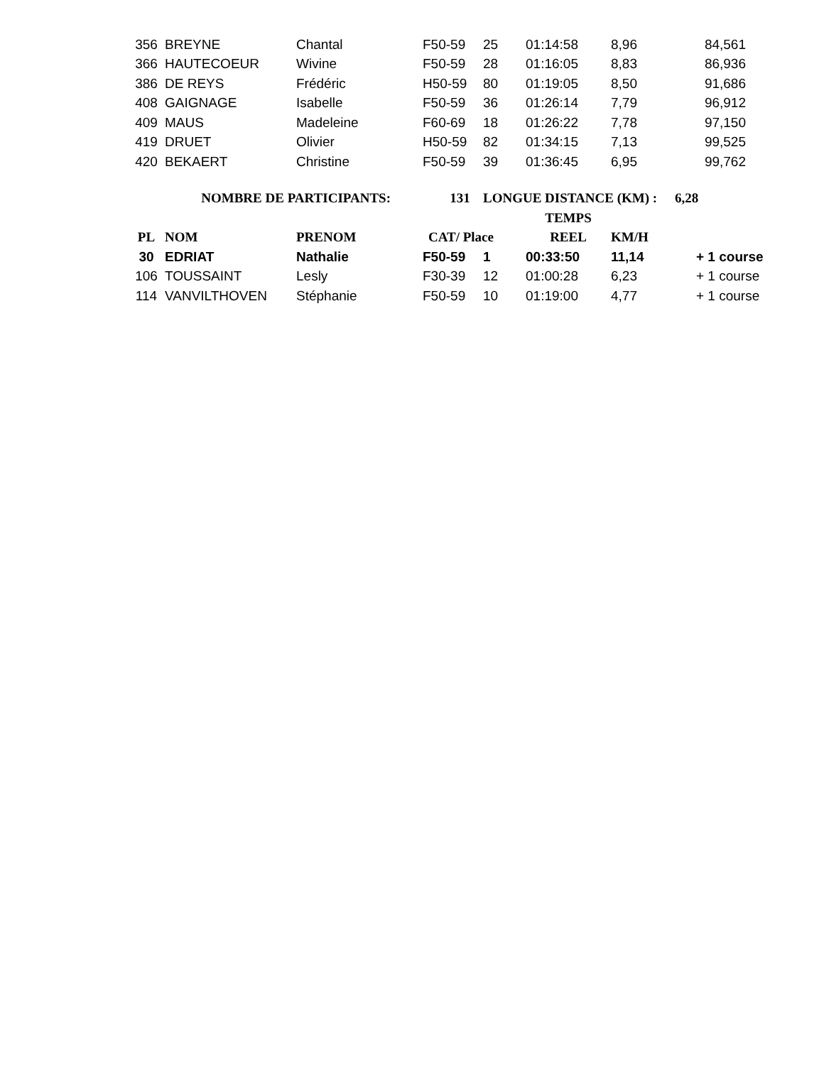| 356 | BREYNE | Chantal | F50-59 | 25 | 01:14:58 | 8,96 | 84,561 | |
| 366 | HAUTECOEUR | Wivine | F50-59 | 28 | 01:16:05 | 8,83 | 86,936 | |
| 386 | DE REYS | Frédéric | H50-59 | 80 | 01:19:05 | 8,50 | 91,686 | |
| 408 | GAIGNAGE | Isabelle | F50-59 | 36 | 01:26:14 | 7,79 | 96,912 | |
| 409 | MAUS | Madeleine | F60-69 | 18 | 01:26:22 | 7,78 | 97,150 | |
| 419 | DRUET | Olivier | H50-59 | 82 | 01:34:15 | 7,13 | 99,525 | |
| 420 | BEKAERT | Christine | F50-59 | 39 | 01:36:45 | 6,95 | 99,762 | |
| NOMBRE DE PARTICIPANTS: | | | 131 | LONGUE DISTANCE (KM) : | | | 6,28 | |
| | | | | | TEMPS | | | |
| PL | NOM | PRENOM | CAT/ Place | | REEL | KM/H | | |
| 30 | EDRIAT | Nathalie | F50-59 | 1 | 00:33:50 | 11,14 | + 1 course | |
| 106 | TOUSSAINT | Lesly | F30-39 | 12 | 01:00:28 | 6,23 | + 1 course | |
| 114 | VANVILTHOVEN | Stéphanie | F50-59 | 10 | 01:19:00 | 4,77 | + 1 course | |